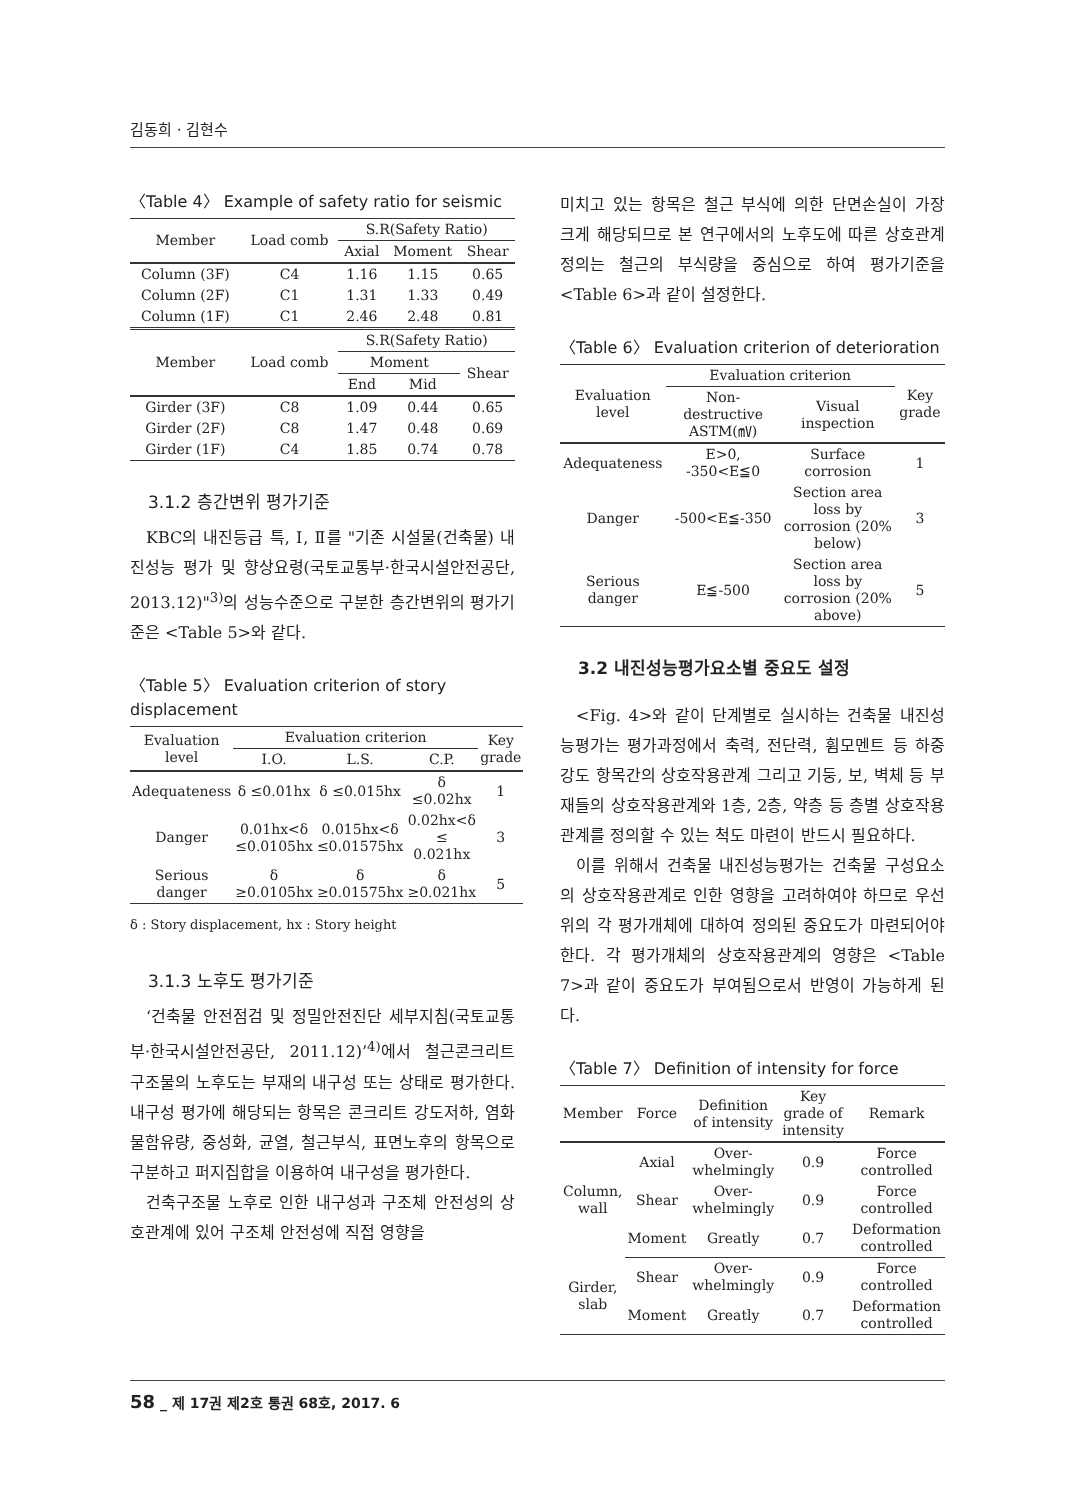김동희 · 김현수
〈Table 4〉 Example of safety ratio for seismic
| Member | Load comb | S.R(Safety Ratio) | | |
| --- | --- | --- | --- | --- |
| | | Axial | Moment | Shear |
| Column (3F) | C4 | 1.16 | 1.15 | 0.65 |
| Column (2F) | C1 | 1.31 | 1.33 | 0.49 |
| Column (1F) | C1 | 2.46 | 2.48 | 0.81 |
| Member | Load comb | S.R(Safety Ratio) | | |
| | | Moment | | Shear |
| | | End | Mid | |
| Girder (3F) | C8 | 1.09 | 0.44 | 0.65 |
| Girder (2F) | C8 | 1.47 | 0.48 | 0.69 |
| Girder (1F) | C4 | 1.85 | 0.74 | 0.78 |
3.1.2 층간변위 평가기준
KBC의 내진등급 특, Ⅰ, Ⅱ를 "기존 시설물(건축물) 내진성능 평가 및 향상요령(국토교통부·한국시설안전공단, 2013.12)"<sup>3)</sup>의 성능수준으로 구분한 층간변위의 평가기준은 <Table 5>와 같다.
〈Table 5〉 Evaluation criterion of story displacement
| Evaluation level | Evaluation criterion | | | Key grade |
| --- | --- | --- | --- | --- |
| | I.O. | L.S. | C.P. | |
| Adequateness | δ ≤0.01hx | δ ≤0.015hx | δ ≤0.02hx | 1 |
| Danger | 0.01hx<δ ≤0.0105hx | 0.015hx<δ ≤0.01575hx | 0.02hx<δ ≤ 0.021hx | 3 |
| Serious danger | δ ≥0.0105hx | δ ≥0.01575hx | δ ≥0.021hx | 5 |
δ : Story displacement, hx : Story height
3.1.3 노후도 평가기준
‘건축물 안전점검 및 정밀안전진단 세부지침(국토교통부·한국시설안전공단, 2011.12)’<sup>4)</sup>에서 철근콘크리트 구조물의 노후도는 부재의 내구성 또는 상태로 평가한다. 내구성 평가에 해당되는 항목은 콘크리트 강도저하, 염화물함유량, 중성화, 균열, 철근부식, 표면노후의 항목으로 구분하고 퍼지집합을 이용하여 내구성을 평가한다.
건축구조물 노후로 인한 내구성과 구조체 안전성의 상호관계에 있어 구조체 안전성에 직접 영향을
미치고 있는 항목은 철근 부식에 의한 단면손실이 가장 크게 해당되므로 본 연구에서의 노후도에 따른 상호관계 정의는 철근의 부식량을 중심으로 하여 평가기준을 <Table 6>과 같이 설정한다.
〈Table 6〉 Evaluation criterion of deterioration
| Evaluation level | Evaluation criterion | | Key grade |
| --- | --- | --- | --- |
| | Non-destructive ASTM(㎷) | Visual inspection | |
| Adequateness | E>0, -350<E≦0 | Surface corrosion | 1 |
| Danger | -500<E≦-350 | Section area loss by corrosion (20% below) | 3 |
| Serious danger | E≦-500 | Section area loss by corrosion (20% above) | 5 |
3.2 내진성능평가요소별 중요도 설정
<Fig. 4>와 같이 단계별로 실시하는 건축물 내진성능평가는 평가과정에서 축력, 전단력, 휨모멘트 등 하중강도 항목간의 상호작용관계 그리고 기둥, 보, 벽체 등 부재들의 상호작용관계와 1층, 2층, 약층 등 층별 상호작용관계를 정의할 수 있는 척도 마련이 반드시 필요하다.
이를 위해서 건축물 내진성능평가는 건축물 구성요소의 상호작용관계로 인한 영향을 고려하여야 하므로 우선 위의 각 평가개체에 대하여 정의된 중요도가 마련되어야 한다. 각 평가개체의 상호작용관계의 영향은 <Table 7>과 같이 중요도가 부여됨으로서 반영이 가능하게 된다.
〈Table 7〉 Definition of intensity for force
| Member | Force | Definition of intensity | Key grade of intensity | Remark |
| --- | --- | --- | --- | --- |
| Column, wall | Axial | Over-whelmingly | 0.9 | Force controlled |
| | Shear | Over-whelmingly | 0.9 | Force controlled |
| | Moment | Greatly | 0.7 | Deformation controlled |
| Girder, slab | Shear | Over-whelmingly | 0.9 | Force controlled |
| | Moment | Greatly | 0.7 | Deformation controlled |
58 _ 제 17권 제2호 통권 68호, 2017. 6